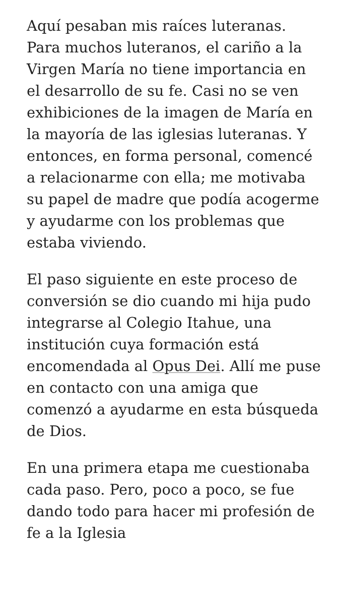Aquí pesaban mis raíces luteranas. Para muchos luteranos, el cariño a la Virgen María no tiene importancia en el desarrollo de su fe. Casi no se ven exhibiciones de la imagen de María en la mayoría de las iglesias luteranas. Y entonces, en forma personal, comencé a relacionarme con ella; me motivaba su papel de madre que podía acogerme y ayudarme con los problemas que estaba viviendo.
El paso siguiente en este proceso de conversión se dio cuando mi hija pudo integrarse al Colegio Itahue, una institución cuya formación está encomendada al Opus Dei. Allí me puse en contacto con una amiga que comenzó a ayudarme en esta búsqueda de Dios.
En una primera etapa me cuestionaba cada paso. Pero, poco a poco, se fue dando todo para hacer mi profesión de fe a la Iglesia